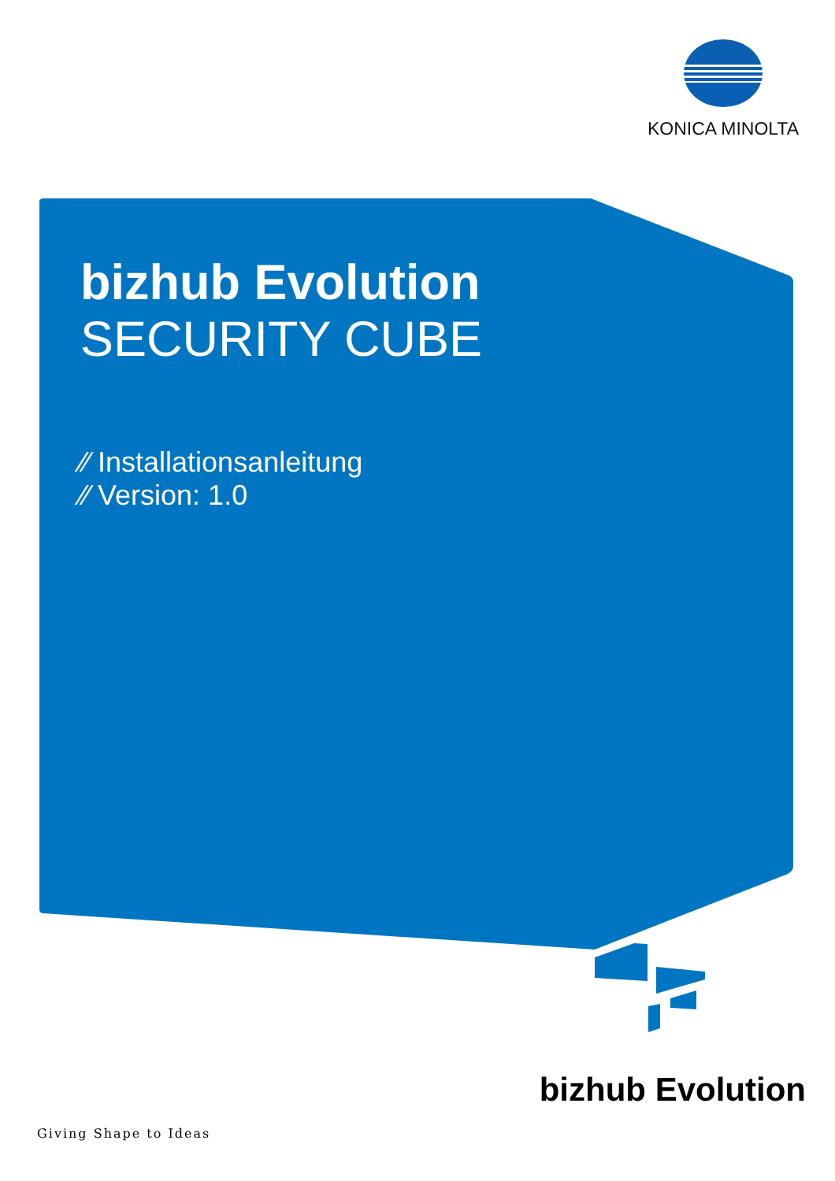KONICA MINOLTA
bizhub Evolution
SECURITY CUBE
⁄⁄ Installationsanleitung
⁄⁄ Version: 1.0
bizhub Evolution
Giving Shape to Ideas